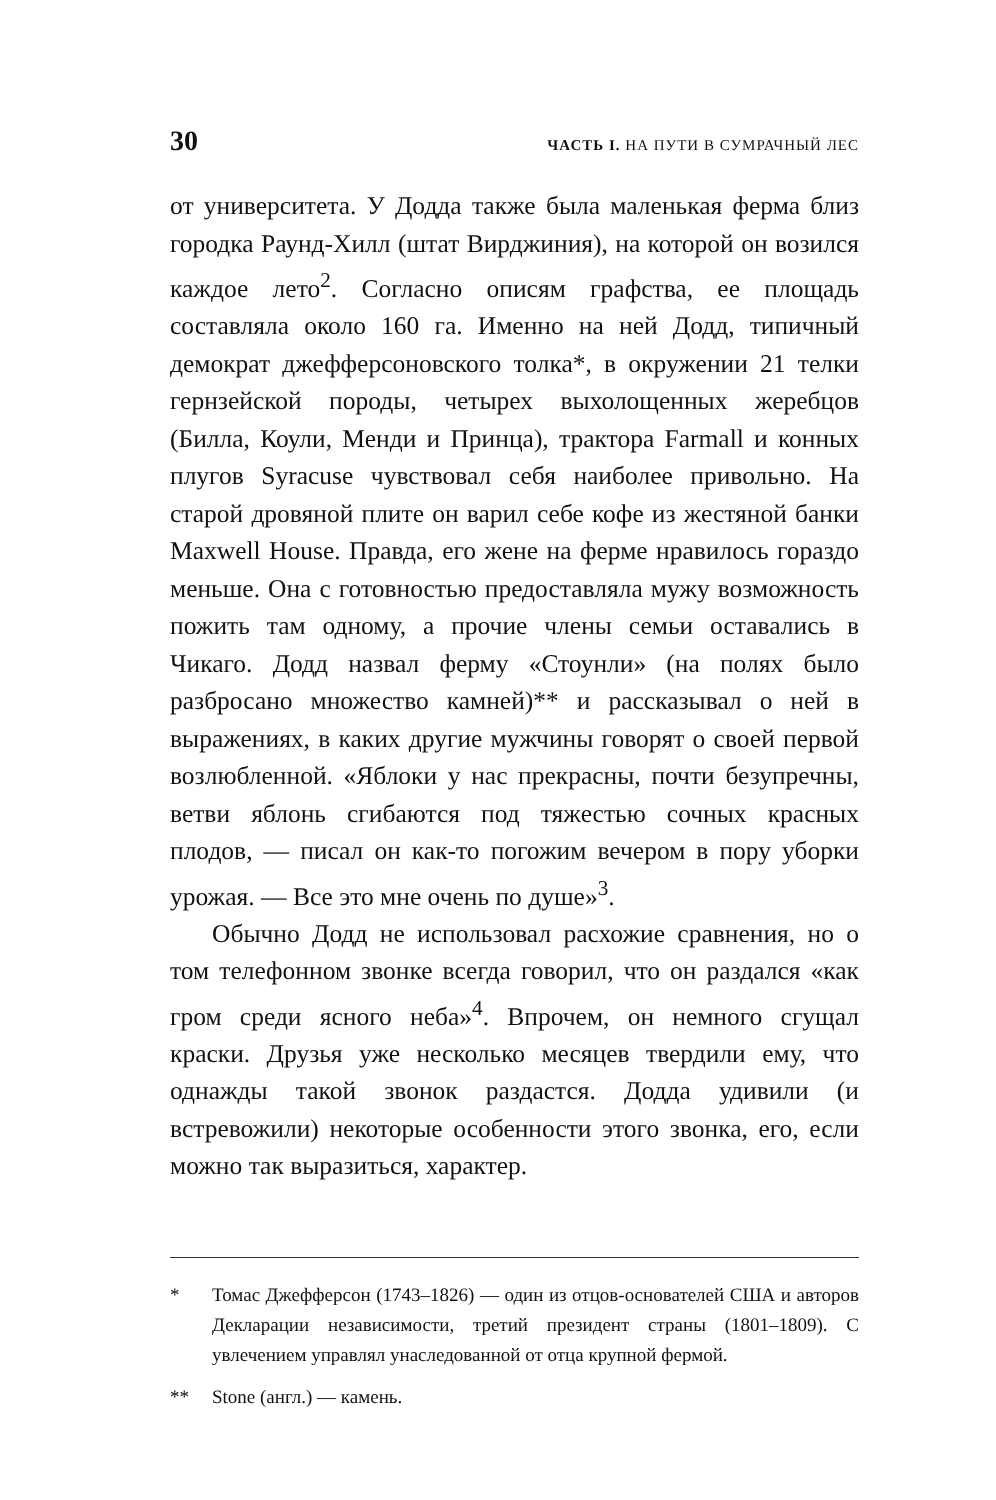30 ЧАСТЬ I. НА ПУТИ В СУМРАЧНЫЙ ЛЕС
от университета. У Додда также была маленькая ферма близ городка Раунд-Хилл (штат Вирджиния), на которой он возился каждое лето<sup>2</sup>. Согласно описям графства, ее площадь составляла около 160 га. Именно на ней Додд, типичный демократ джефферсоновского толка*, в окружении 21 телки гернзейской породы, четырех выхолощенных жеребцов (Билла, Коули, Менди и Принца), трактора Farmall и конных плугов Syracuse чувствовал себя наиболее привольно. На старой дровяной плите он варил себе кофе из жестяной банки Maxwell House. Правда, его жене на ферме нравилось гораздо меньше. Она с готовностью предоставляла мужу возможность пожить там одному, а прочие члены семьи оставались в Чикаго. Додд назвал ферму «Стоунли» (на полях было разбросано множество камней)** и рассказывал о ней в выражениях, в каких другие мужчины говорят о своей первой возлюбленной. «Яблоки у нас прекрасны, почти безупречны, ветви яблонь сгибаются под тяжестью сочных красных плодов, — писал он как-то погожим вечером в пору уборки урожая. — Все это мне очень по душе»<sup>3</sup>.
Обычно Додд не использовал расхожие сравнения, но о том телефонном звонке всегда говорил, что он раздался «как гром среди ясного неба»<sup>4</sup>. Впрочем, он немного сгущал краски. Друзья уже несколько месяцев твердили ему, что однажды такой звонок раздастся. Додда удивили (и встревожили) некоторые особенности этого звонка, его, если можно так выразиться, характер.
* Томас Джефферсон (1743–1826) — один из отцов-основателей США и авторов Декларации независимости, третий президент страны (1801–1809). С увлечением управлял унаследованной от отца крупной фермой.
** Stone (англ.) — камень.